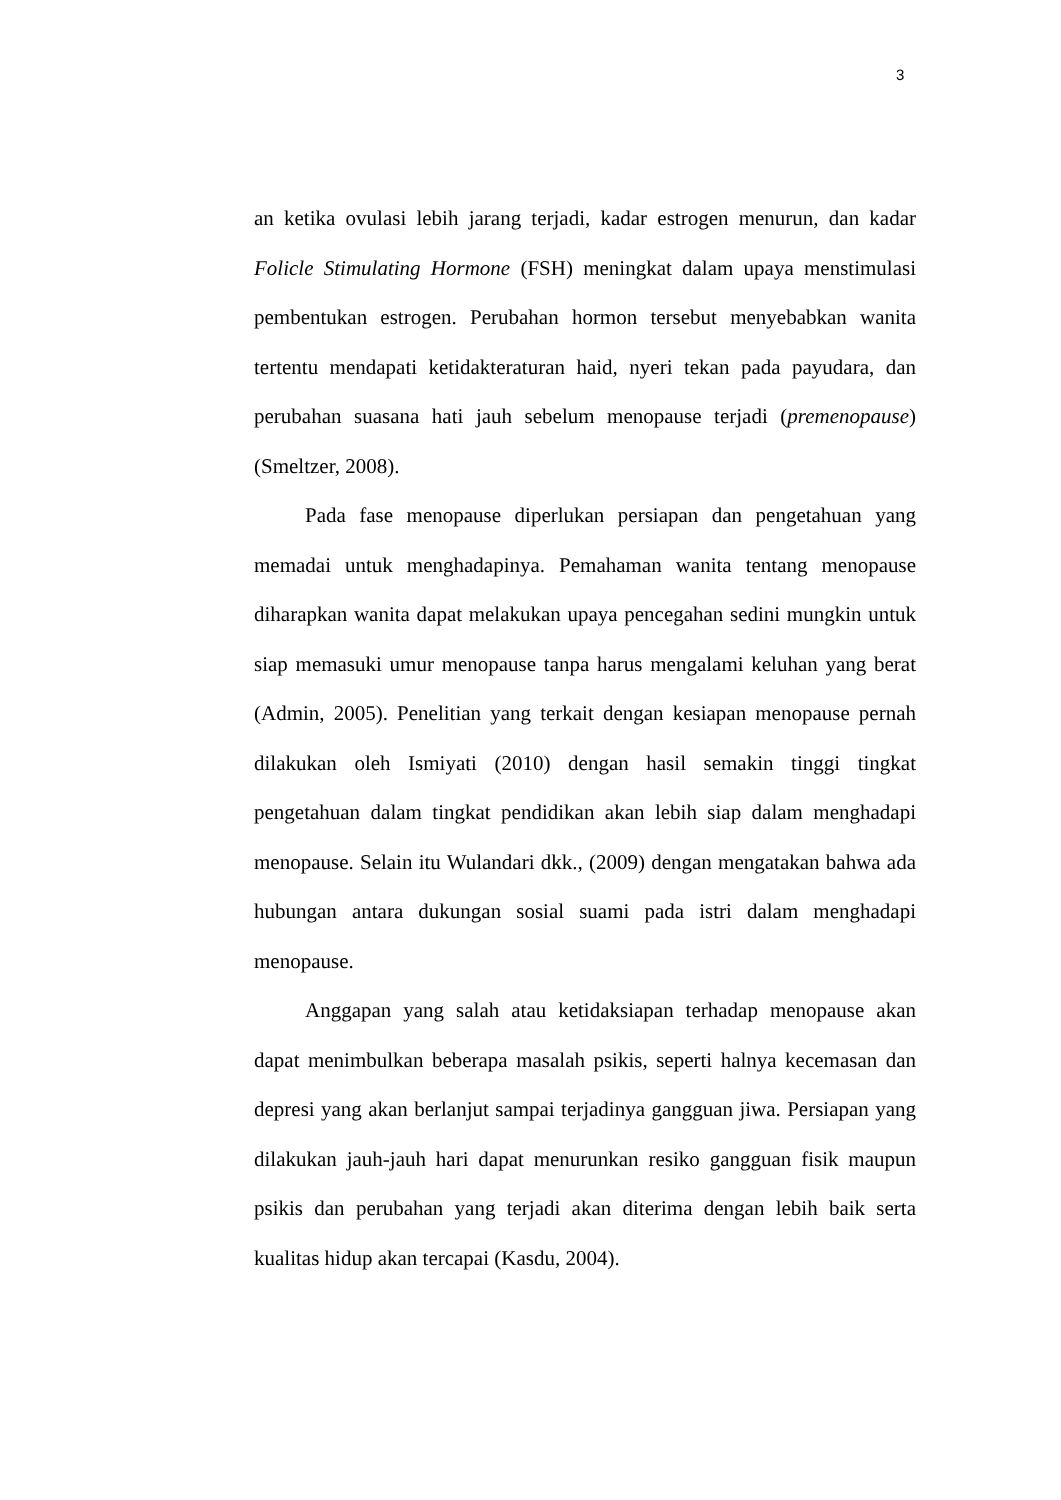3
an ketika ovulasi lebih jarang terjadi, kadar estrogen menurun, dan kadar Folicle Stimulating Hormone (FSH) meningkat dalam upaya menstimulasi pembentukan estrogen. Perubahan hormon tersebut menyebabkan wanita tertentu mendapati ketidakteraturan haid, nyeri tekan pada payudara, dan perubahan suasana hati jauh sebelum menopause terjadi (premenopause) (Smeltzer, 2008).
Pada fase menopause diperlukan persiapan dan pengetahuan yang memadai untuk menghadapinya. Pemahaman wanita tentang menopause diharapkan wanita dapat melakukan upaya pencegahan sedini mungkin untuk siap memasuki umur menopause tanpa harus mengalami keluhan yang berat (Admin, 2005). Penelitian yang terkait dengan kesiapan menopause pernah dilakukan oleh Ismiyati (2010) dengan hasil semakin tinggi tingkat pengetahuan dalam tingkat pendidikan akan lebih siap dalam menghadapi menopause. Selain itu Wulandari dkk., (2009) dengan mengatakan bahwa ada hubungan antara dukungan sosial suami pada istri dalam menghadapi menopause.
Anggapan yang salah atau ketidaksiapan terhadap menopause akan dapat menimbulkan beberapa masalah psikis, seperti halnya kecemasan dan depresi yang akan berlanjut sampai terjadinya gangguan jiwa. Persiapan yang dilakukan jauh-jauh hari dapat menurunkan resiko gangguan fisik maupun psikis dan perubahan yang terjadi akan diterima dengan lebih baik serta kualitas hidup akan tercapai (Kasdu, 2004).